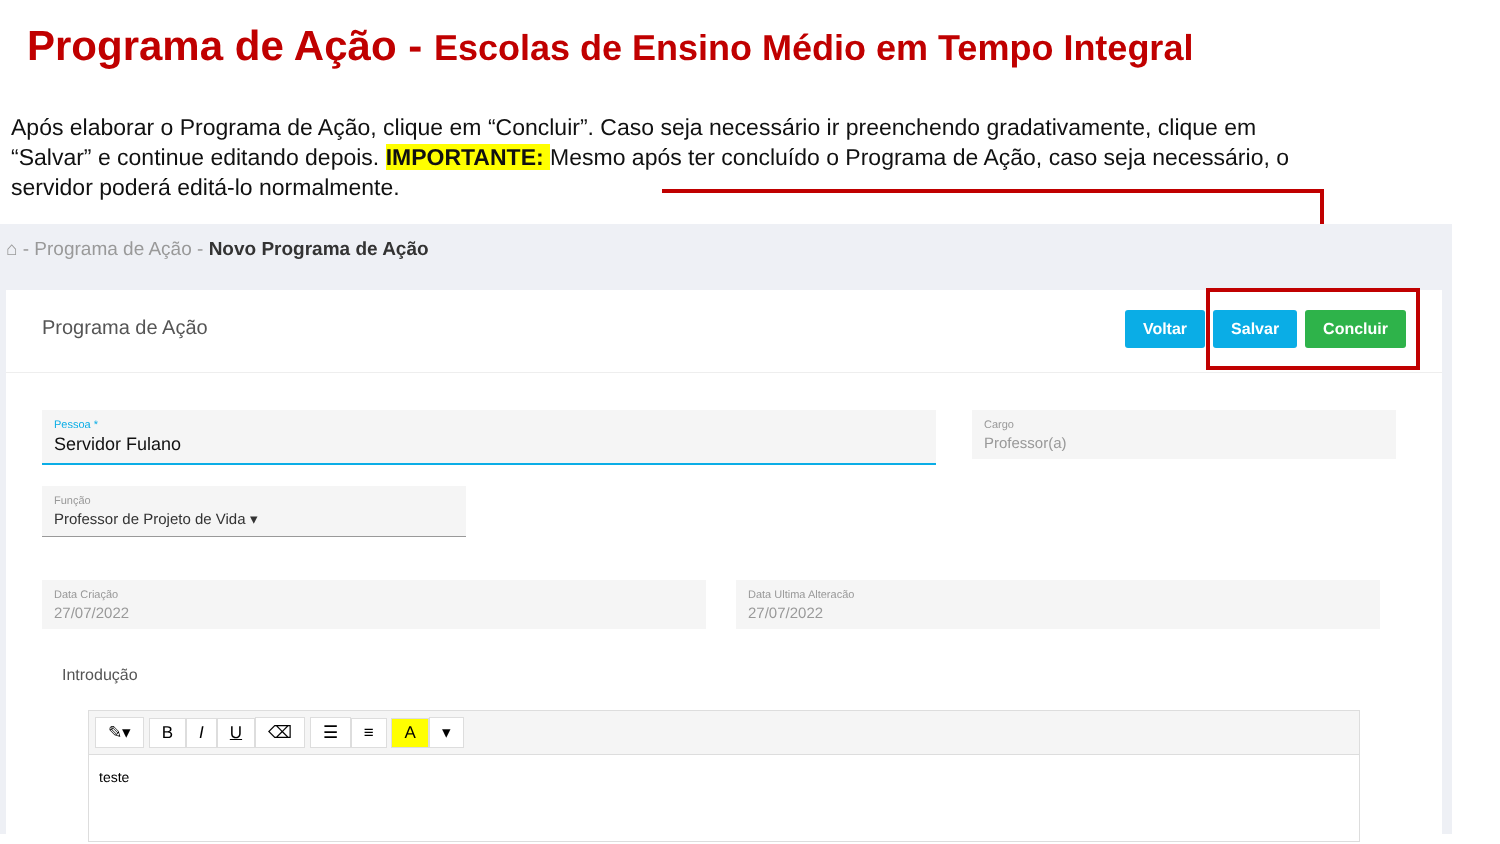Programa de Ação - Escolas de Ensino Médio em Tempo Integral
Após elaborar o Programa de Ação, clique em “Concluir”. Caso seja necessário ir preenchendo gradativamente, clique em “Salvar” e continue editando depois. IMPORTANTE: Mesmo após ter concluído o Programa de Ação, caso seja necessário, o servidor poderá editá-lo normalmente.
⌂ - Programa de Ação - Novo Programa de Ação
Programa de Ação
Voltar Salvar Concluir
Pessoa *
Servidor Fulano
Cargo
Professor(a)
Função
Professor de Projeto de Vida ▾
Data Criação
27/07/2022
Data Ultima Alteracão
27/07/2022
Introdução
✎▾ BIU ⌫ ☰ ≡ A ▾
teste